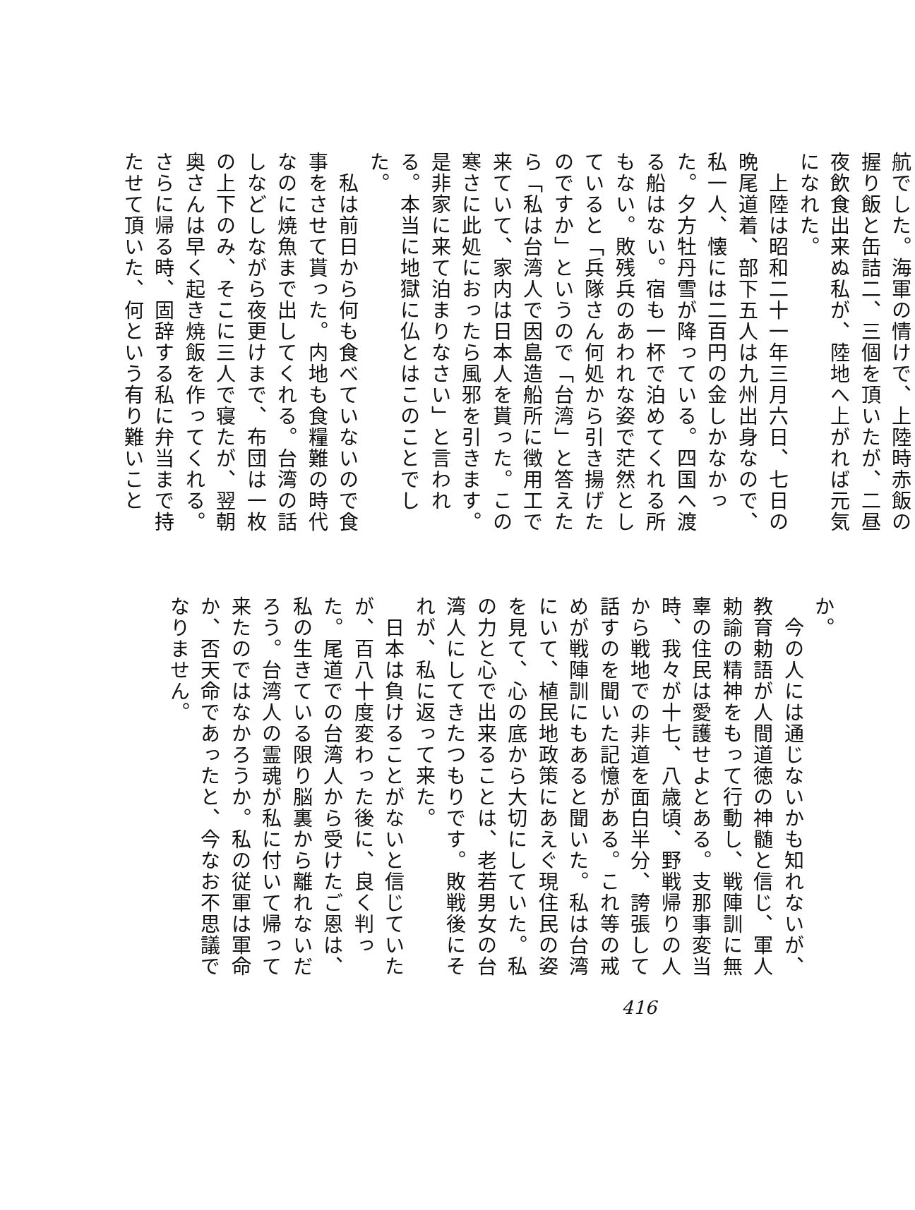航でした。海軍の情けで、上陸時赤飯の握り飯と缶詰二、三個を頂いたが、二昼夜飲食出来ぬ私が、陸地へ上がれば元気になれた。
　上陸は昭和二十一年三月六日、七日の晩尾道着、部下五人は九州出身なので、私一人、懐には二百円の金しかなかった。夕方牡丹雪が降っている。四国へ渡る船はない。宿も一杯で泊めてくれる所もない。敗残兵のあわれな姿で茫然としていると「兵隊さん何処から引き揚げたのですか」というので「台湾」と答えたら「私は台湾人で因島造船所に徴用工で来ていて、家内は日本人を貰った。この寒さに此処におったら風邪を引きます。是非家に来て泊まりなさい」と言われる。本当に地獄に仏とはこのことでした。
　私は前日から何も食べていないので食事をさせて貰った。内地も食糧難の時代なのに焼魚まで出してくれる。台湾の話しなどしながら夜更けまで、布団は一枚の上下のみ、そこに三人で寝たが、翌朝奥さんは早く起き焼飯を作ってくれる。さらに帰る時、固辞する私に弁当まで持たせて頂いた、何という有り難いこと
か。
　今の人には通じないかも知れないが、教育勅語が人間道徳の神髄と信じ、軍人勅諭の精神をもって行動し、戦陣訓に無辜の住民は愛護せよとある。支那事変当時、我々が十七、八歳頃、野戦帰りの人から戦地での非道を面白半分、誇張して話すのを聞いた記憶がある。これ等の戒めが戦陣訓にもあると聞いた。私は台湾にいて、植民地政策にあえぐ現住民の姿を見て、心の底から大切にしていた。私の力と心で出来ることは、老若男女の台湾人にしてきたつもりです。敗戦後にそれが、私に返って来た。
　日本は負けることがないと信じていたが、百八十度変わった後に、良く判った。尾道での台湾人から受けたご恩は、私の生きている限り脳裏から離れないだろう。台湾人の霊魂が私に付いて帰って来たのではなかろうか。私の従軍は軍命か、否天命であったと、今なお不思議でなりません。
416